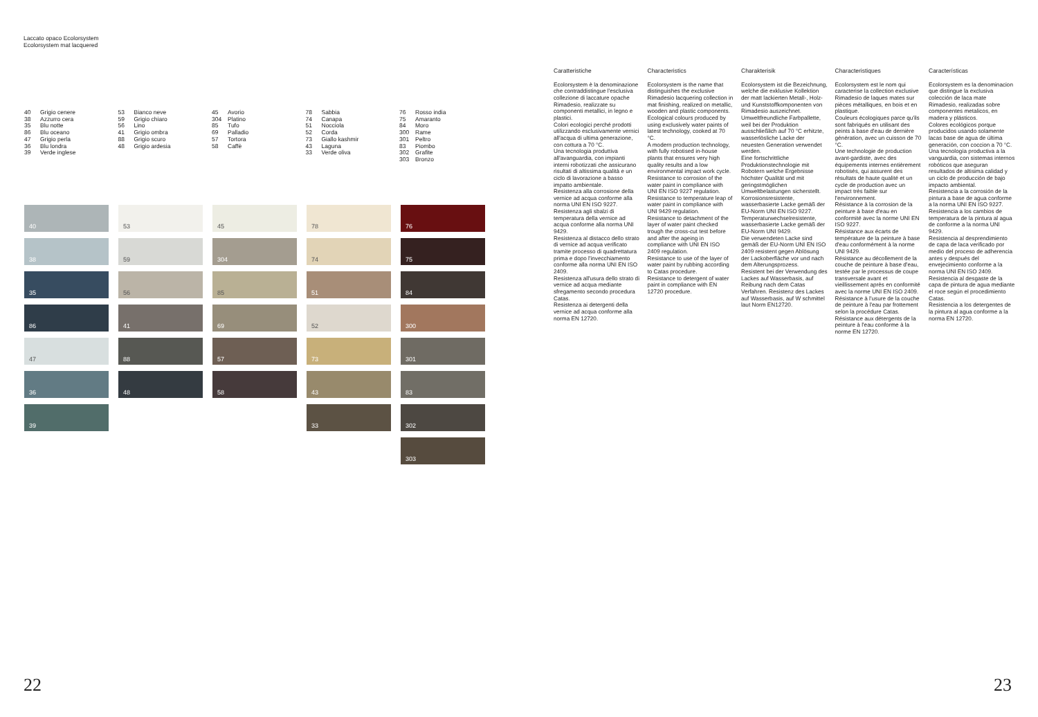Laccato opaco Ecolorsystem
Ecolorsystem mat lacquered
40 Grigio cenere
38 Azzurro cera
35 Blu notte
86 Blu oceano
47 Grigio perla
36 Blu londra
39 Verde inglese
53 Bianco neve
59 Grigio chiaro
56 Lino
41 Grigio ombra
88 Grigio scuro
48 Grigio ardesia
45 Avorio
304 Platino
85 Tufo
69 Palladio
57 Tortora
58 Caffè
78 Sabbia
74 Canapa
51 Nocciola
52 Corda
73 Giallo kashmir
43 Laguna
33 Verde oliva
76 Rosso india
75 Amaranto
84 Moro
300 Rame
301 Peltro
83 Piombo
302 Grafite
303 Bronzo
40
38
35
86
47
36
39
53
59
56
41
88
48
45
304
85
69
57
58
78
74
51
52
73
43
33
76
75
84
300
301
83
302
303
22
Caratteristiche
Ecolorsystem è la denominazione che contraddistingue l'esclusiva collezione di laccature opache Rimadesio, realizzate su componenti metallici, in legno e plastici.
Colori ecologici perché prodotti utilizzando esclusivamente vernici all'acqua di ultima generazione, con cottura a 70 °C.
Una tecnologia produttiva all'avanguardia, con impianti interni robotizzati che assicurano risultati di altissima qualità e un ciclo di lavorazione a basso impatto ambientale.
Resistenza alla corrosione della vernice ad acqua conforme alla norma UNI EN ISO 9227.
Resistenza agli sbalzi di temperatura della vernice ad acqua conforme alla norma UNI 9429.
Resistenza al distacco dello strato di vernice ad acqua verificato tramite processo di quadrettatura prima e dopo l'invecchiamento conforme alla norma UNI EN ISO 2409.
Resistenza all'usura dello strato di vernice ad acqua mediante sfregamento secondo procedura Catas.
Resistenza ai detergenti della vernice ad acqua conforme alla norma EN 12720.
Characteristics
Ecolorsystem is the name that distinguishes the exclusive Rimadesio lacquering collection in mat finishing, realized on metallic, wooden and plastic components.
Ecological colours produced by using exclusively water paints of latest technology, cooked at 70 °C.
A modern production technology, with fully robotised in-house plants that ensures very high quality results and a low environmental impact work cycle.
Resistance to corrosion of the water paint in compliance with UNI EN ISO 9227 regulation.
Resistance to temperature leap of water paint in compliance with UNI 9429 regulation.
Resistance to detachment of the layer of water paint checked trough the cross-cut test before and after the ageing in compliance with UNI EN ISO 2409 regulation.
Resistance to use of the layer of water paint by rubbing according to Catas procedure.
Resistance to detergent of water paint in compliance with EN 12720 procedure.
Charakterisik
Ecolorsystem ist die Bezeichnung, welche die exklusive Kollektion der matt lackierten Metall-, Holz- und Kunststoffkomponenten von Rimadesio auszeichnet.
Umweltfreundliche Farbpallette, weil bei der Produktion ausschließlich auf 70 °C erhitzte, wasserlösliche Lacke der neuesten Generation verwendet werden.
Eine fortschrittliche Produktionstechnologie mit Robotern welche Ergebnisse höchster Qualität und mit geringstmöglichen Umweltbelastungen sicherstellt.
Korrosionsresistente, wasserbasierte Lacke gemäß der EU-Norm UNI EN ISO 9227.
Temperaturwechselresistente, wasserbasierte Lacke gemäß der EU-Norm UNI 9429.
Die verwendeten Lacke sind gemäß der EU-Norm UNI EN ISO 2409 resistent gegen Ablösung der Lackoberfläche vor und nach dem Alterungsprozess.
Resistent bei der Verwendung des Lackes auf Wasserbasis, auf Reibung nach dem Catas Verfahren. Resistenz des Lackes auf Wasserbasis, auf W schmittel laut Norm EN12720.
Characteristiques
Ecolorsystem est le nom qui caracterise la collection exclusive Rimadesio de laques mates sur pièces métalliques, en bois et en plastique.
Couleurs écologiques parce qu'ils sont fabriqués en utilisant des peints à base d'eau de dernière génération, avec un cuisson de 70 °C.
Une technologie de production avant-gardiste, avec des équipements internes entièrement robotisés, qui assurent des résultats de haute qualité et un cycle de production avec un impact très faible sur l'environnement.
Résistance à la corrosion de la peinture à base d'eau en conformité avec la norme UNI EN ISO 9227.
Résistance aux écarts de température de la peinture à base d'eau conformément à la norme UNI 9429.
Résistance au décollement de la couche de peinture à base d'eau, testée par le processus de coupe transversale avant et vieillissement après en conformité avec la norme UNI EN ISO 2409.
Résistance à l'usure de la couche de peinture à l'eau par frottement selon la procédure Catas.
Résistance aux détergents de la peinture à l'eau conforme à la norme EN 12720.
Características
Ecolorsystem es la denominacion que distingue la exclusiva colección de laca mate Rimadesio, realizadas sobre componentes metalicos, en madera y plásticos.
Colores ecológicos porque producidos usando solamente lacas base de agua de última generación, con coccion a 70 °C.
Una tecnología productiva a la vanguardia, con sistemas internos robóticos que aseguran resultados de altisima calidad y un ciclo de producción de bajo impacto ambiental.
Resistencia a la corrosión de la pintura a base de agua conforme a la norma UNI EN ISO 9227.
Resistencia a los cambios de temperatura de la pintura al agua de conforme a la norma UNI 9429.
Resistencia al desprendimiento de capa de laca verificado por medio del proceso de adherencia antes y después del envejecimiento conforme a la norma UNI EN ISO 2409.
Resistencia al desgaste de la capa de pintura de agua mediante el roce según el procedimiento Catas.
Resistencia a los detergentes de la pintura al agua conforme a la norma EN 12720.
23